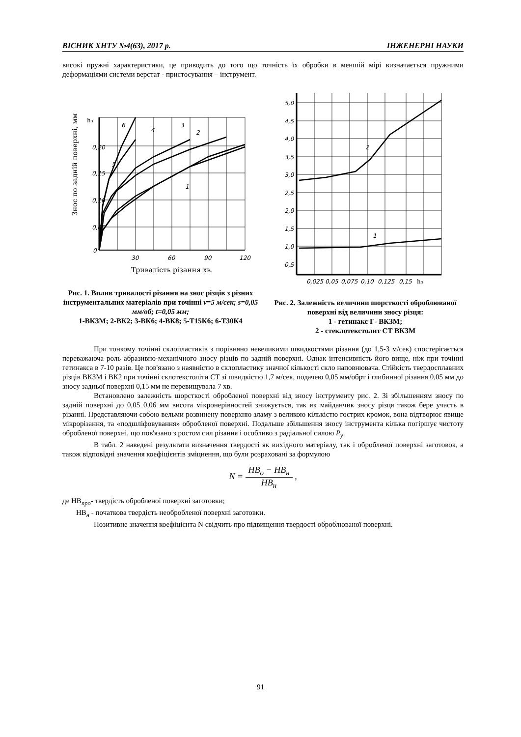ВІСНИК ХНТУ №4(63), 2017 р. ІНЖЕНЕРНІ НАУКИ
високі пружні характеристики, це приводить до того що точність їх обробки в меншій мірі визначається пружними деформаціями системи верстат - пристосування – інструмент.
Знос по задній поверхні, мм
h₃
0,20
0,15
0,10
0,05
0
30
60
90
120
6
5
4
3
2
1
Тривалість різання хв.
Рис. 1. Вплив тривалості різання на знос різців з різних інструментальних матеріалів при точінні v=5 м/сек; s=0,05 мм/об; t=0,05 мм;
1-ВКЗМ; 2-ВК2; 3-ВК6; 4-ВК8; 5-Т15К6; 6-Т30К4
5,0
4,5
4,0
3,5
3,0
2,5
2,0
1,5
1,0
0,5
0,025
0,05
0,075
0,10
0,125
0,15
h₃
2
1
Рис. 2. Залежність величини шорсткості оброблюваної поверхні від величини зносу різця:
1 - гетинакс Г- ВКЗМ;
2 - стеклотекстолит СТ ВКЗМ
При тонкому точінні склопластиків з порівняно невеликими швидкостями різання (до 1,5-3 м/сек) спостерігається переважаюча роль абразивно-механічного зносу різців по задній поверхні. Однак інтенсивність його вище, ніж при точінні гетинакса в 7-10 разів. Це пов'язано з наявністю в склопластику значної кількості скло наповнювача. Стійкість твердосплавних різців ВКЗМ і ВК2 при точінні склотекстоліти СТ зі швидкістю 1,7 м/сек, подачею 0,05 мм/обрт і глибинної різання 0,05 мм до зносу задньої поверхні 0,15 мм не перевищувала 7 хв.
Встановлено залежність шорсткості обробленої поверхні від зносу інструменту рис. 2. Зі збільшенням зносу по задній поверхні до 0,05 0,06 мм висота мікронерівностей знижується, так як майданчик зносу різця також бере участь в різанні. Представляючи собою вельми розвинену поверхню зламу з великою кількістю гострих кромок, вона відтворює явище мікрорізання, та «подшліфовування» обробленої поверхні. Подальше збільшення зносу інструмента кілька погіршує чистоту обробленої поверхні, що пов'язано з ростом сил різання і особливо з радіальної силою P<sub>y</sub>.
В табл. 2 наведені результати визначення твердості як вихідного матеріалу, так і обробленої поверхні заготовок, а також відповідні значення коефіцієнтів зміцнення, що були розраховані за формулою
N = HB<sub>о</sub> − HB<sub>н</sub> HB<sub>н</sub> ,
де НВ<sub>про</sub>- твердість обробленої поверхні заготовки;
НВ<sub>н</sub> - початкова твердість необробленої поверхні заготовки.
Позитивне значення коефіцієнта N свідчить про підвищення твердості оброблюваної поверхні.
91